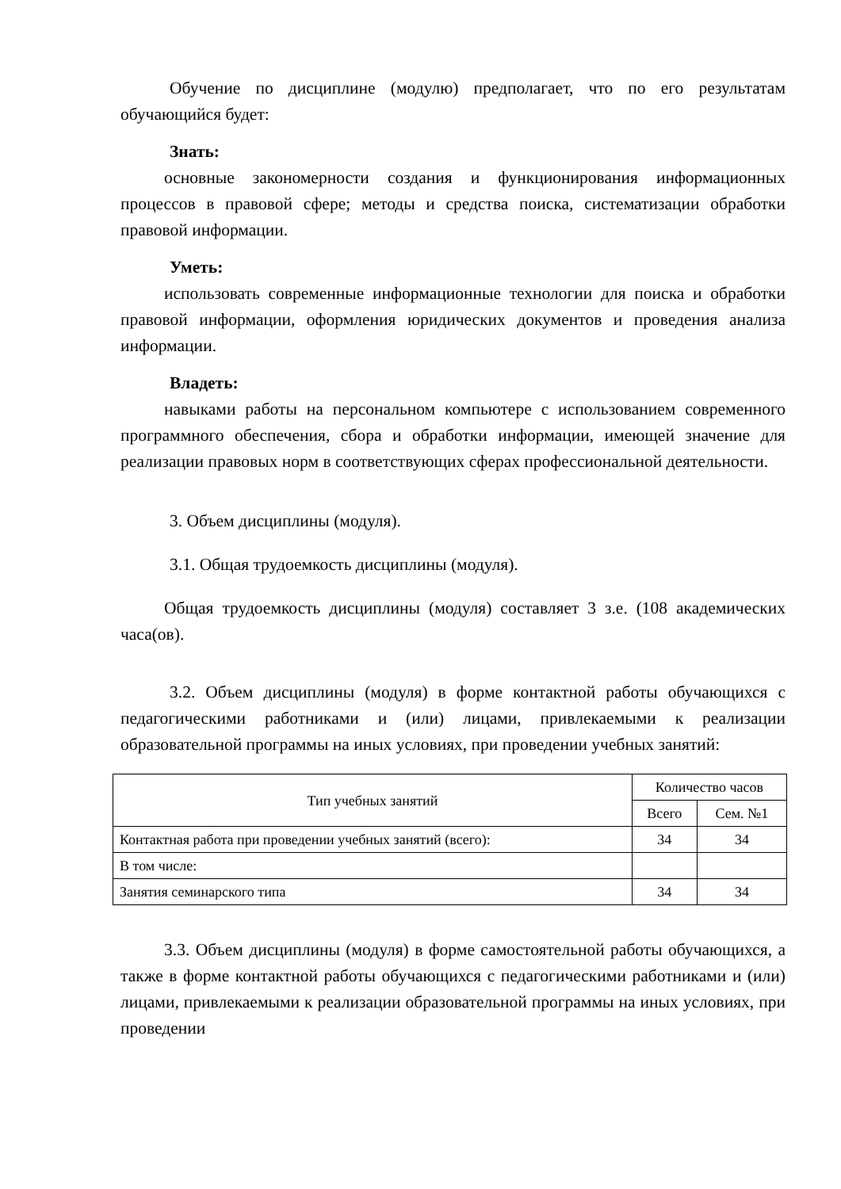Обучение по дисциплине (модулю) предполагает, что по его результатам обучающийся будет:
Знать:
основные закономерности создания и функционирования информационных процессов в правовой сфере; методы и средства поиска, систематизации обработки правовой информации.
Уметь:
использовать современные информационные технологии для поиска и обработки правовой информации, оформления юридических документов и проведения анализа информации.
Владеть:
навыками работы на персональном компьютере с использованием современного программного обеспечения, сбора и обработки информации, имеющей значение для реализации правовых норм в соответствующих сферах профессиональной деятельности.
3. Объем дисциплины (модуля).
3.1. Общая трудоемкость дисциплины (модуля).
Общая трудоемкость дисциплины (модуля) составляет 3 з.е. (108 академических часа(ов).
3.2. Объем дисциплины (модуля) в форме контактной работы обучающихся с педагогическими работниками и (или) лицами, привлекаемыми к реализации образовательной программы на иных условиях, при проведении учебных занятий:
| Тип учебных занятий | Количество часов | |
| --- | --- | --- |
| | Всего | Сем. №1 |
| Контактная работа при проведении учебных занятий (всего): | 34 | 34 |
| В том числе: | | |
| Занятия семинарского типа | 34 | 34 |
3.3. Объем дисциплины (модуля) в форме самостоятельной работы обучающихся, а также в форме контактной работы обучающихся с педагогическими работниками и (или) лицами, привлекаемыми к реализации образовательной программы на иных условиях, при проведении